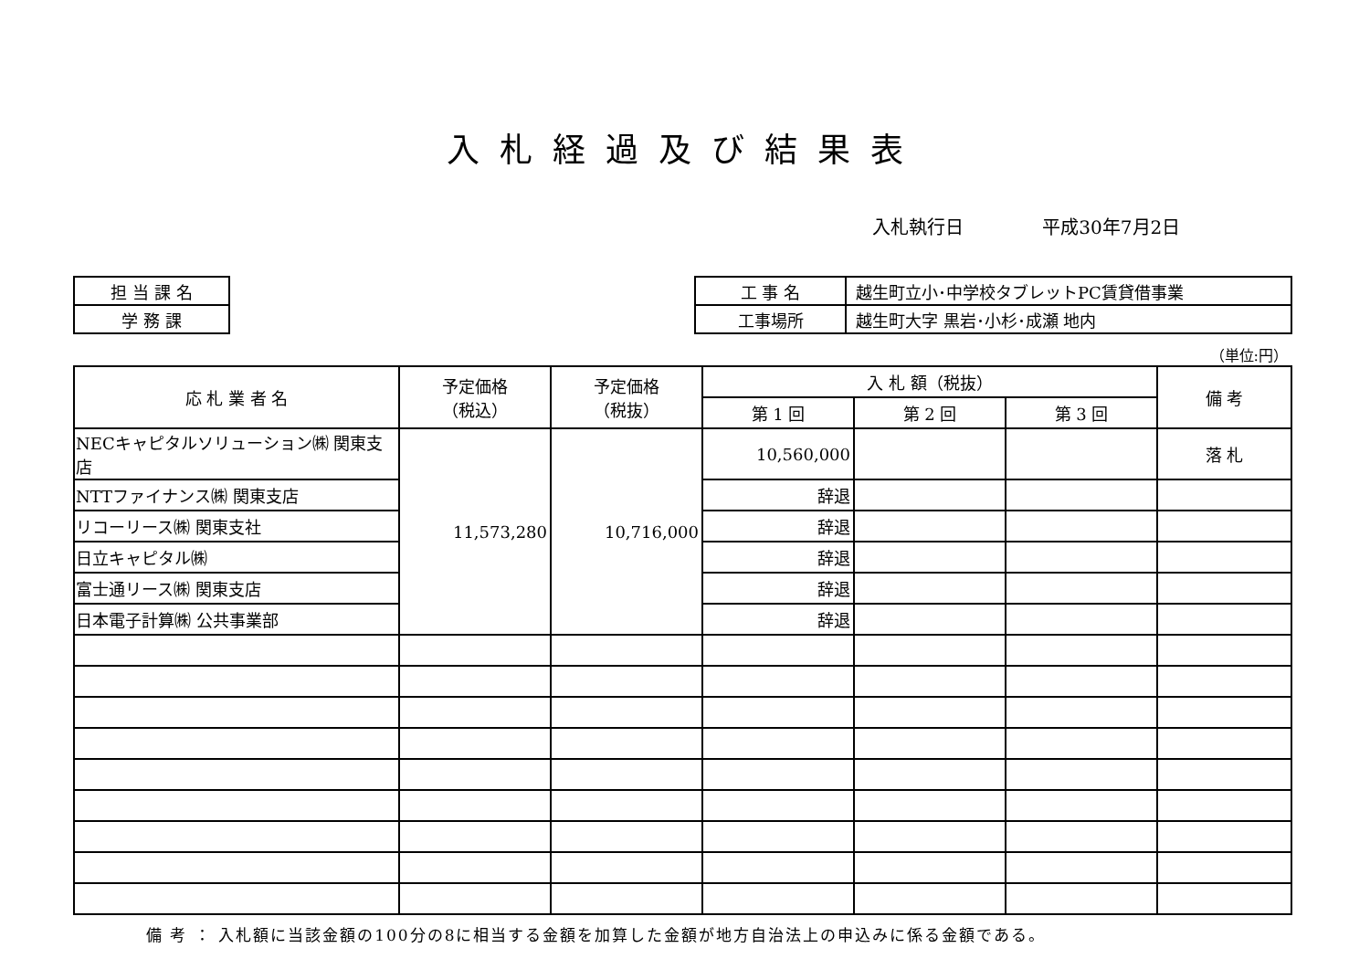入札経過及び結果表
入札執行日 平成30年7月2日
| 担 当 課 名 |
| 学 務 課 |
| 工 事 名 | 越生町立小･中学校タブレットPC賃貸借事業 |
| 工事場所 | 越生町大字 黒岩･小杉･成瀬 地内 |
（単位:円）
| 応 札 業 者 名 | 予定価格 （税込） | 予定価格 （税抜） | 入 札 額（税抜） | | | 備 考 |
| --- | --- | --- | --- | --- | --- | --- |
| | | | 第 1 回 | 第 2 回 | 第 3 回 | |
| NECキャピタルソリューション㈱ 関東支店 | 11,573,280 | 10,716,000 | 10,560,000 | | | 落 札 |
| NTTファイナンス㈱ 関東支店 | | | 辞退 | | | |
| リコーリース㈱ 関東支社 | | | 辞退 | | | |
| 日立キャピタル㈱ | | | 辞退 | | | |
| 富士通リース㈱ 関東支店 | | | 辞退 | | | |
| 日本電子計算㈱ 公共事業部 | | | 辞退 | | | |
備 考 ： 入札額に当該金額の100分の8に相当する金額を加算した金額が地方自治法上の申込みに係る金額である。